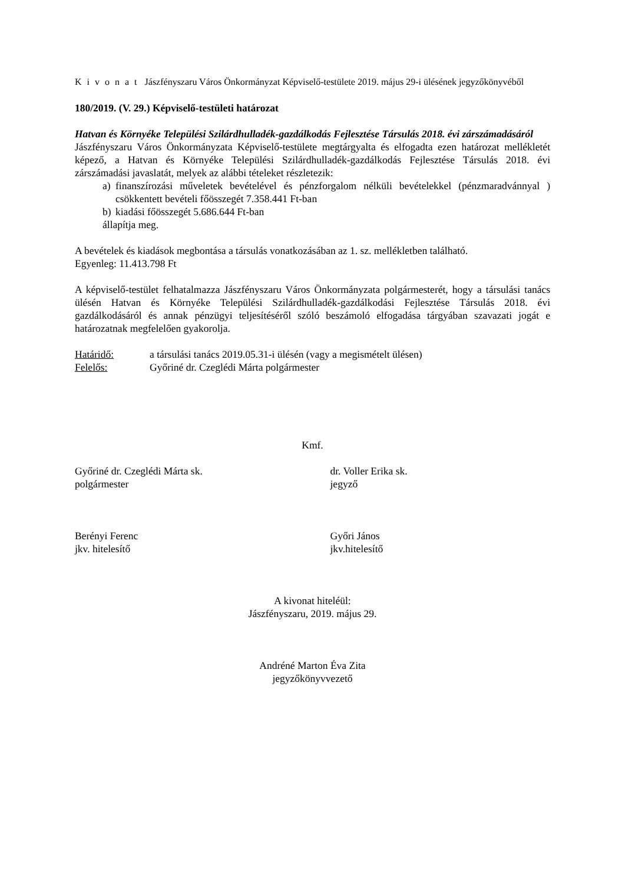Kivonat Jászfényszaru Város Önkormányzat Képviselő-testülete 2019. május 29-i ülésének jegyzőkönyvéből
180/2019. (V. 29.) Képviselő-testületi határozat
Hatvan és Környéke Települési Szilárdhulladék-gazdálkodás Fejlesztése Társulás 2018. évi zárszámadásáról
Jászfényszaru Város Önkormányzata Képviselő-testülete megtárgyalta és elfogadta ezen határozat mellékletét képező, a Hatvan és Környéke Települési Szilárdhulladék-gazdálkodás Fejlesztése Társulás 2018. évi zárszámadási javaslatát, melyek az alábbi tételeket részletezik:
a) finanszírozási műveletek bevételével és pénzforgalom nélküli bevételekkel (pénzmaradvánnyal ) csökkentett bevételi főösszegét 7.358.441 Ft-ban
b) kiadási főösszegét 5.686.644 Ft-ban
állapítja meg.
A bevételek és kiadások megbontása a társulás vonatkozásában az 1. sz. mellékletben található.
Egyenleg: 11.413.798 Ft
A képviselő-testület felhatalmazza Jászfényszaru Város Önkormányzata polgármesterét, hogy a társulási tanács ülésén Hatvan és Környéke Települési Szilárdhulladék-gazdálkodási Fejlesztése Társulás 2018. évi gazdálkodásáról és annak pénzügyi teljesítéséről szóló beszámoló elfogadása tárgyában szavazati jogát e határozatnak megfelelően gyakorolja.
Határidő: a társulási tanács 2019.05.31-i ülésén (vagy a megismételt ülésen)
Felelős: Győriné dr. Czeglédi Márta polgármester
Kmf.
Győriné dr. Czeglédi Márta sk.
polgármester
dr. Voller Erika sk.
jegyző
Berényi Ferenc
jkv. hitelesítő
Győri János
jkv.hitelesítő
A kivonat hiteléül:
Jászfényszaru, 2019. május 29.
Andréné Marton Éva Zita
jegyzőkönyvvezető